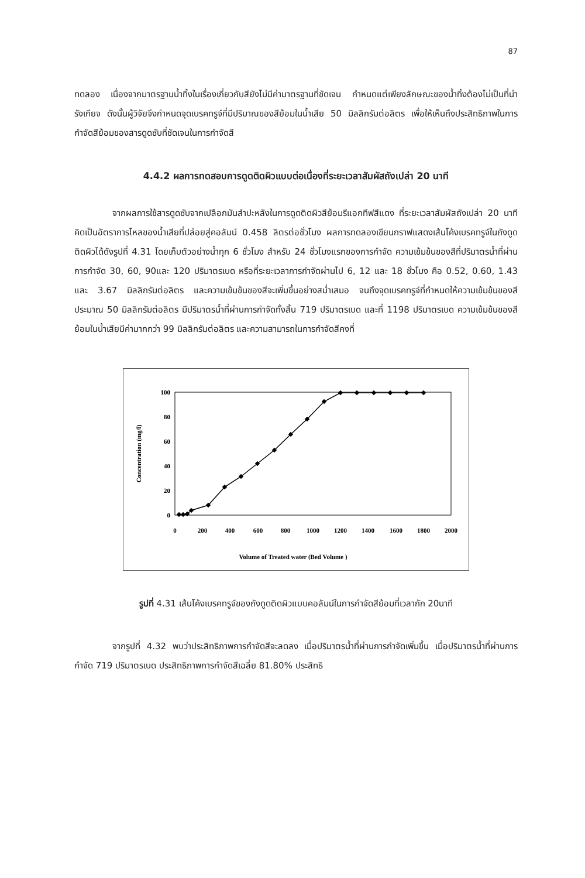87
ทดลอง เนื่องจากมาตรฐานน้ำทิ้งในเรื่องเกี่ยวกับสียังไม่มีค่ามาตรฐานที่ชัดเจน กำหนดแต่เพียงลักษณะของน้ำทิ้งต้องไม่เป็นที่น่ารังเกียจ ดังนั้นผู้วิจัยจึงกำหนดจุดเบรคทรูจ์ที่มีปริมาณของสีย้อมในน้ำเสีย 50 มิลลิกรัมต่อลิตร เพื่อให้เห็นถึงประสิทธิภาพในการกำจัดสีย้อมของสารดูดซับที่ชัดเจนในการกำจัดสี
4.4.2 ผลการทดสอบการดูดติดผิวแบบต่อเนื่องที่ระยะเวลาสัมผัสถังเปล่า 20 นาที
จากผลการใช้สารดูดซับจากเปลือกมันสำปะหลังในการดูดติดผิวสีย้อมรีแอกทีฟสีแดง ที่ระยะเวลาสัมผัสถังเปล่า 20 นาที คิดเป็นอัตราการไหลของน้ำเสียที่ปล่อยสู่คอลัมน์ 0.458 ลิตรต่อชั่วโมง ผลการทดลองเขียนกราฟแสดงเส้นโค้งเบรคทรูจ์ในถังดูดติดผิวได้ดังรูปที่ 4.31 โดยเก็บตัวอย่างน้ำทุก 6 ชั่วโมง สำหรับ 24 ชั่วโมงแรกของการกำจัด ความเข้มข้นของสีที่ปริมาตรน้ำที่ผ่านการกำจัด 30, 60, 90และ 120 ปริมาตรเบด หรือที่ระยะเวลาการกำจัดผ่านไป 6, 12 และ 18 ชั่วโมง คือ 0.52, 0.60, 1.43 และ 3.67 มิลลิกรัมต่อลิตร และความเข้มข้นของสีจะเพิ่มขึ้นอย่างสม่ำเสมอ จนถึงจุดเบรคทรูจ์ที่กำหนดให้ความเข้มข้นของสีประมาณ 50 มิลลิกรัมต่อลิตร มีปริมาตรน้ำที่ผ่านการกำจัดทั้งสิ้น 719 ปริมาตรเบด และที่ 1198 ปริมาตรเบด ความเข้มข้นของสีย้อมในน้ำเสียมีค่ามากกว่า 99 มิลลิกรัมต่อลิตร และความสามารถในการกำจัดสีคงที่
100
80
60
40
20
0
0
200
400
600
800
1000
1200
1400
1600
1800
2000
Volume of Treated water (Bed Volume )
Concentration (mg/l)
รูปที่ 4.31 เส้นโค้งเบรคทรูจ์ของถังดูดติดผิวแบบคอลัมน์ในการกำจัดสีย้อมที่เวลากัก 20นาที
จากรูปที่ 4.32 พบว่าประสิทธิภาพการกำจัดสีจะลดลง เมื่อปริมาตรน้ำที่ผ่านการกำจัดเพิ่มขึ้น เมื่อปริมาตรน้ำที่ผ่านการกำจัด 719 ปริมาตรเบด ประสิทธิภาพการกำจัดสีเฉลี่ย 81.80% ประสิทธิ